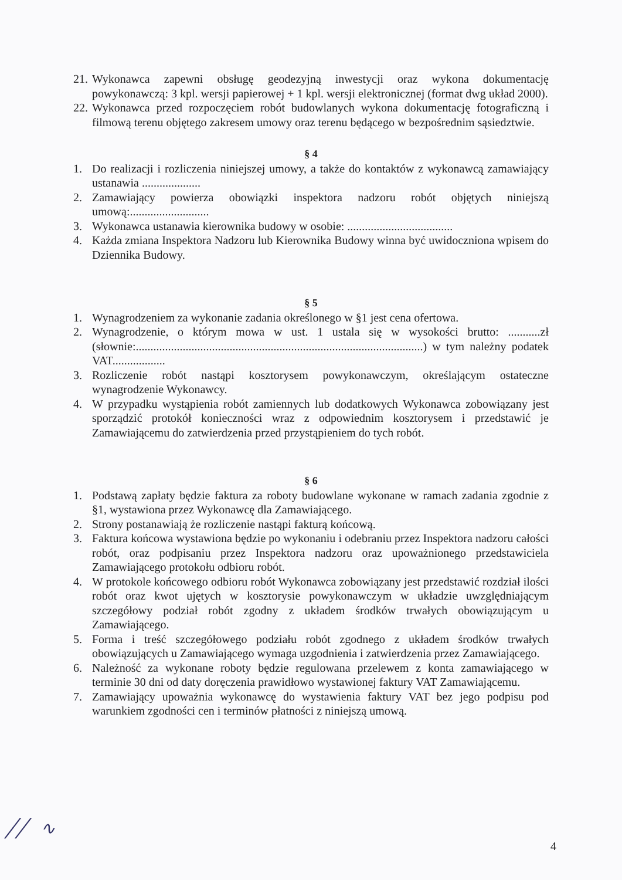21.
Wykonawca zapewni obsługę geodezyjną inwestycji oraz wykona dokumentację powykonawczą: 3 kpl. wersji papierowej + 1 kpl. wersji elektronicznej (format dwg układ 2000).
22.
Wykonawca przed rozpoczęciem robót budowlanych wykona dokumentację fotograficzną i filmową terenu objętego zakresem umowy oraz terenu będącego w bezpośrednim sąsiedztwie.
§ 4
1. Do realizacji i rozliczenia niniejszej umowy, a także do kontaktów z wykonawcą zamawiający ustanawia ....................
2. Zamawiający powierza obowiązki inspektora nadzoru robót objętych niniejszą umową:...........................
3. Wykonawca ustanawia kierownika budowy w osobie: ....................................
4. Każda zmiana Inspektora Nadzoru lub Kierownika Budowy winna być uwidoczniona wpisem do Dziennika Budowy.
§ 5
1. Wynagrodzeniem za wykonanie zadania określonego w §1 jest cena ofertowa.
2. Wynagrodzenie, o którym mowa w ust. 1 ustala się w wysokości brutto: ...........zł (słownie:..................................................................................................) w tym należny podatek VAT..................
3. Rozliczenie robót nastąpi kosztorysem powykonawczym, określającym ostateczne wynagrodzenie Wykonawcy.
4. W przypadku wystąpienia robót zamiennych lub dodatkowych Wykonawca zobowiązany jest sporządzić protokół konieczności wraz z odpowiednim kosztorysem i przedstawić je Zamawiającemu do zatwierdzenia przed przystąpieniem do tych robót.
§ 6
1. Podstawą zapłaty będzie faktura za roboty budowlane wykonane w ramach zadania zgodnie z §1, wystawiona przez Wykonawcę dla Zamawiającego.
2. Strony postanawiają że rozliczenie nastąpi fakturą końcową.
3. Faktura końcowa wystawiona będzie po wykonaniu i odebraniu przez Inspektora nadzoru całości robót, oraz podpisaniu przez Inspektora nadzoru oraz upoważnionego przedstawiciela Zamawiającego protokołu odbioru robót.
4. W protokole końcowego odbioru robót Wykonawca zobowiązany jest przedstawić rozdział ilości robót oraz kwot ujętych w kosztorysie powykonawczym w układzie uwzględniającym szczegółowy podział robót zgodny z układem środków trwałych obowiązującym u Zamawiającego.
5. Forma i treść szczegółowego podziału robót zgodnego z układem środków trwałych obowiązujących u Zamawiającego wymaga uzgodnienia i zatwierdzenia przez Zamawiającego.
6. Należność za wykonane roboty będzie regulowana przelewem z konta zamawiającego w terminie 30 dni od daty doręczenia prawidłowo wystawionej faktury VAT Zamawiającemu.
7. Zamawiający upoważnia wykonawcę do wystawienia faktury VAT bez jego podpisu pod warunkiem zgodności cen i terminów płatności z niniejszą umową.
╱╱ ∿
4